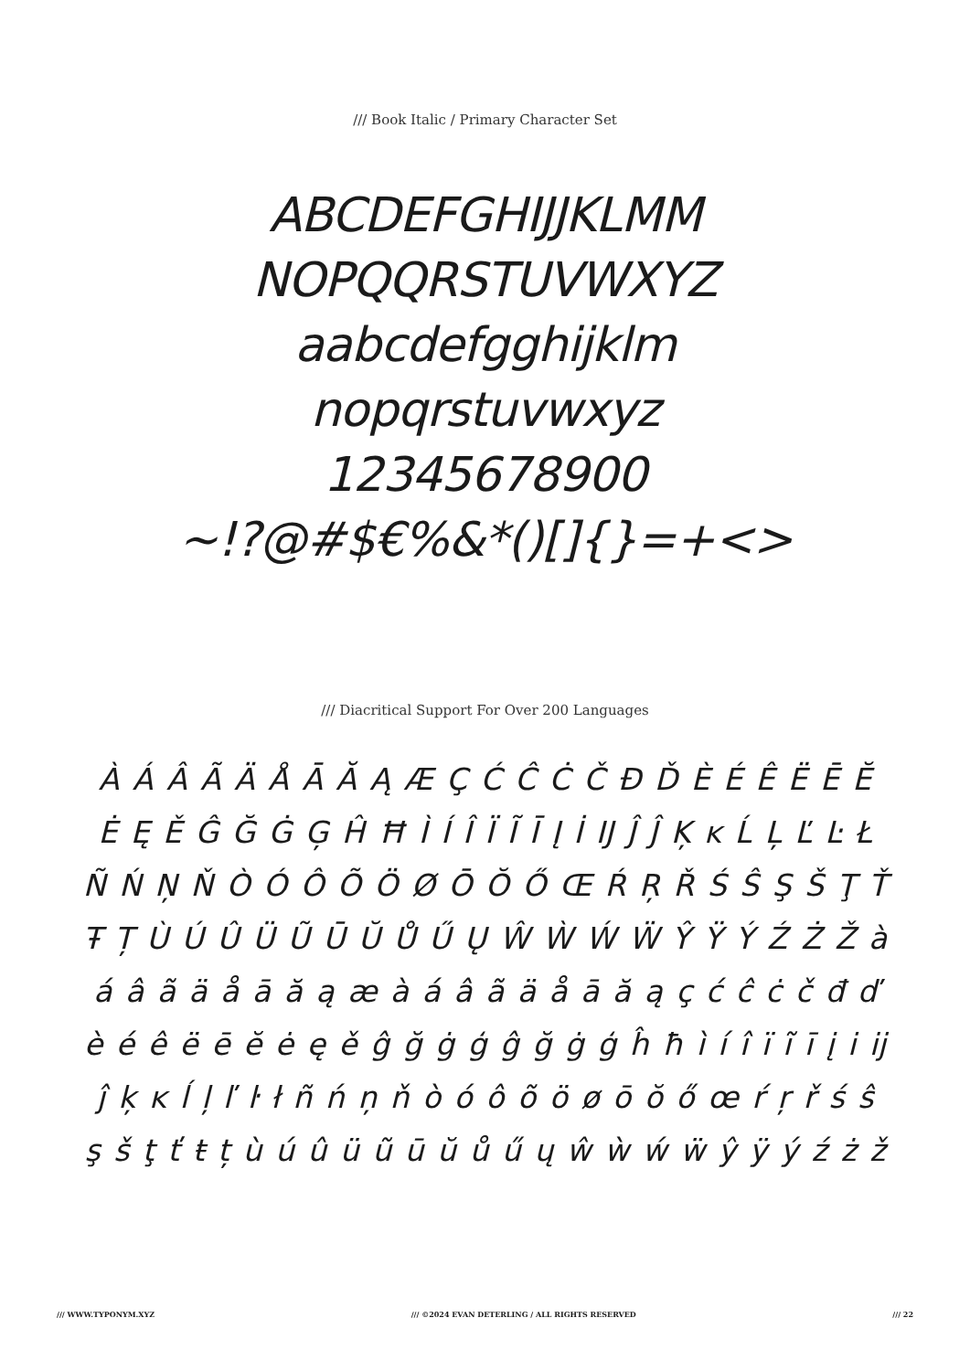/// Book Italic / Primary Character Set
ABCDEFGHIJJKLMM
NOPQQRSTUVWXYZ
aabcdefgghijklm
nopqrstuvwxyz
12345678900
~!?@#$€%&*()[]{}=+<>
/// Diacritical Support For Over 200 Languages
À Á Â Ã Ä Å Ā Ă Ą Æ Ç Ć Ĉ Ċ Č Đ Ď È É Ê Ë Ē Ĕ Ė Ę Ě Ĝ Ğ Ġ Ģ Ĥ Ħ Ì Í Î Ï Ĩ Ī Į İ Ĳ Ĵ Ĵ Ķ ĸ Ĺ Ļ Ľ Ŀ Ł Ñ Ń Ņ Ň Ò Ó Ô Õ Ö Ø Ō Ŏ Ő Œ Ŕ Ŗ Ř Ś Ŝ Ş Š Ţ Ť Ŧ Ț Ù Ú Û Ü Ũ Ū Ŭ Ů Ű Ų Ŵ Ẁ Ẃ Ẅ Ŷ Ÿ Ý Ź Ż Ž à á â ã ä å ā ă ą æ à á â ã ä å ā ă ą ç ć ĉ ċ č đ ď è é ê ë ē ĕ ė ę ě ĝ ğ ġ ģ ĝ ğ ġ ģ ĥ ħ ì í î ï ĩ ī į i ĳ ĵ ķ ĸ ĺ ļ ľ ŀ ł ñ ń ņ ň ò ó ô õ ö ø ō ŏ ő œ ŕ ŗ ř ś ŝ ş š ţ ť ŧ ț ù ú û ü ũ ū ŭ ů ű ų ŵ ẁ ẃ ẅ ŷ ÿ ý ź ż ž
/// WWW.TYPONYM.XYZ /// ©2024 EVAN DETERLING / ALL RIGHTS RESERVED /// 22